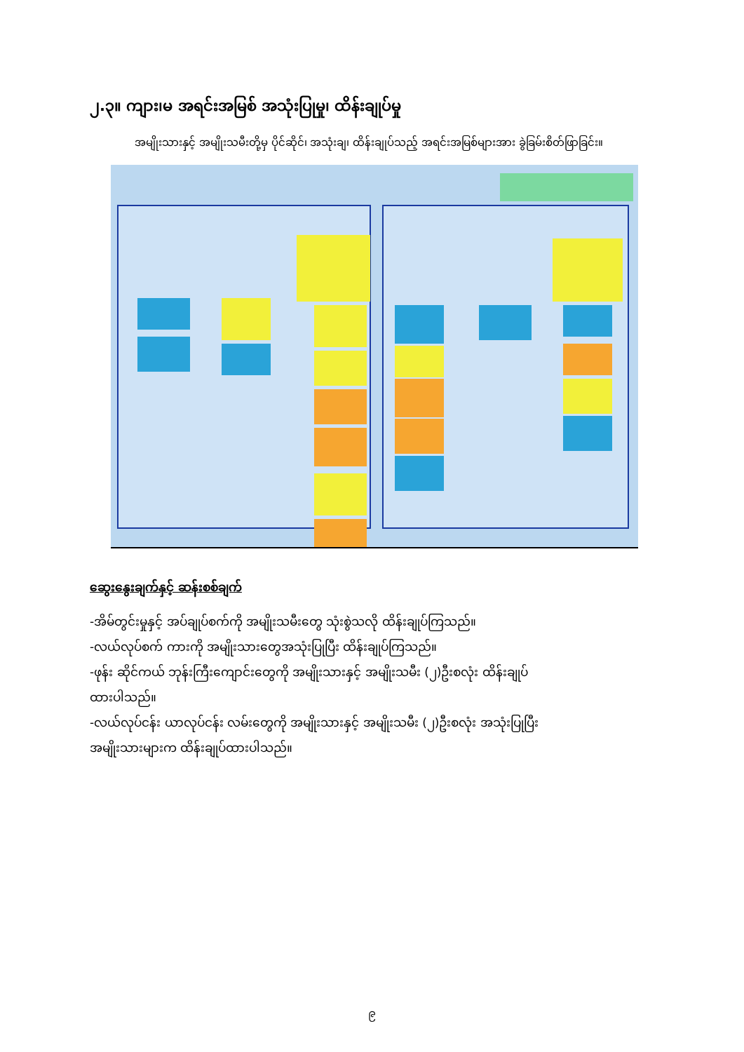၂.၃။ ကျား၊မ အရင်းအမြစ် အသုံးပြုမှု၊ ထိန်းချုပ်မှု
အမျိုးသားနှင့် အမျိုးသမီးတို့မှ ပိုင်ဆိုင်၊ အသုံးချ၊ ထိန်းချုပ်သည့် အရင်းအမြစ်များအား ခွဲခြမ်းစိတ်ဖြာခြင်း။
ဆွေးနွေးချက်နှင့် ဆန်းစစ်ချက်
-အိမ်တွင်းမှုနှင့် အပ်ချုပ်စက်ကို အမျိုးသမီးတွေ သုံးစွဲသလို ထိန်းချုပ်ကြသည်။
-လယ်လုပ်စက် ကားကို အမျိုးသားတွေအသုံးပြုပြီး ထိန်းချုပ်ကြသည်။
-ဖုန်း ဆိုင်ကယ် ဘုန်းကြီးကျောင်းတွေကို အမျိုးသားနှင့် အမျိုးသမီး (၂)ဦးစလုံး ထိန်းချုပ်ထားပါသည်။
-လယ်လုပ်ငန်း ယာလုပ်ငန်း လမ်းတွေကို အမျိုးသားနှင့် အမျိုးသမီး (၂)ဦးစလုံး အသုံးပြုပြီး အမျိုးသားများက ထိန်းချုပ်ထားပါသည်။
၉